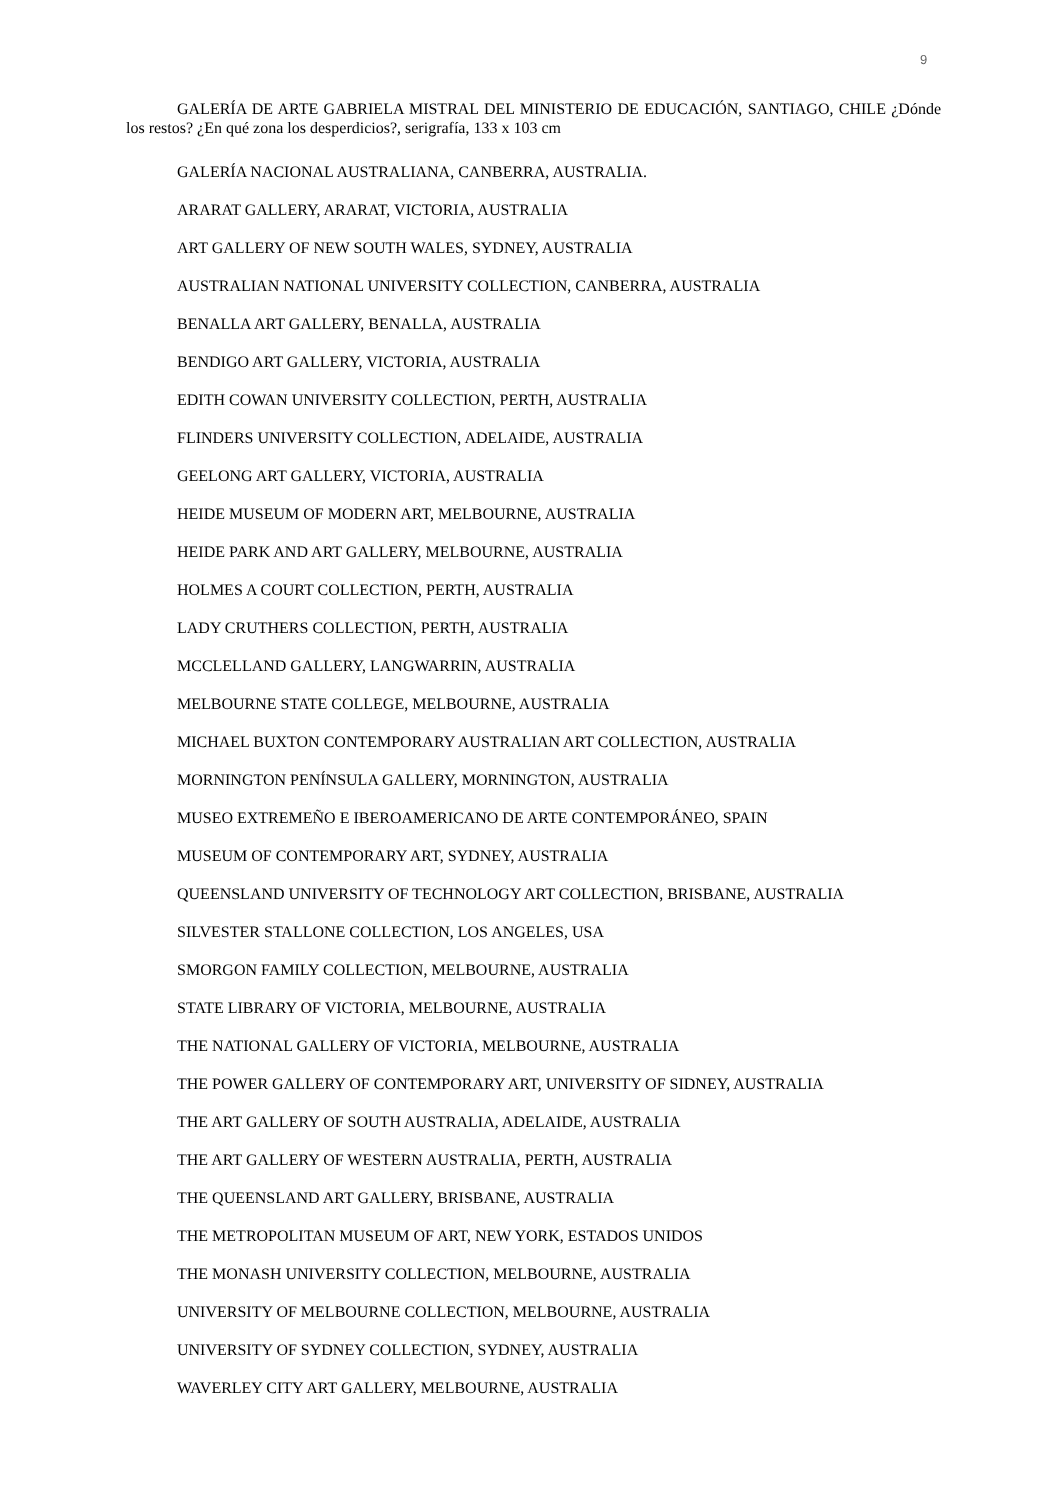9
GALERÍA DE ARTE GABRIELA MISTRAL DEL MINISTERIO DE EDUCACIÓN, SANTIAGO, CHILE ¿Dónde los restos? ¿En qué zona los desperdicios?, serigrafía, 133 x 103 cm
GALERÍA NACIONAL AUSTRALIANA, CANBERRA, AUSTRALIA.
ARARAT GALLERY, ARARAT, VICTORIA, AUSTRALIA
ART GALLERY OF NEW SOUTH WALES, SYDNEY, AUSTRALIA
AUSTRALIAN NATIONAL UNIVERSITY COLLECTION, CANBERRA, AUSTRALIA
BENALLA ART GALLERY, BENALLA, AUSTRALIA
BENDIGO ART GALLERY, VICTORIA, AUSTRALIA
EDITH COWAN UNIVERSITY COLLECTION, PERTH, AUSTRALIA
FLINDERS UNIVERSITY COLLECTION, ADELAIDE, AUSTRALIA
GEELONG ART GALLERY, VICTORIA, AUSTRALIA
HEIDE MUSEUM OF MODERN ART, MELBOURNE, AUSTRALIA
HEIDE PARK AND ART GALLERY, MELBOURNE, AUSTRALIA
HOLMES A COURT COLLECTION, PERTH, AUSTRALIA
LADY CRUTHERS COLLECTION, PERTH, AUSTRALIA
MCCLELLAND GALLERY, LANGWARRIN, AUSTRALIA
MELBOURNE STATE COLLEGE, MELBOURNE, AUSTRALIA
MICHAEL BUXTON CONTEMPORARY AUSTRALIAN ART COLLECTION, AUSTRALIA
MORNINGTON PENÍNSULA GALLERY, MORNINGTON, AUSTRALIA
MUSEO EXTREMEÑO E IBEROAMERICANO DE ARTE CONTEMPORÁNEO, SPAIN
MUSEUM OF CONTEMPORARY ART, SYDNEY, AUSTRALIA
QUEENSLAND UNIVERSITY OF TECHNOLOGY ART COLLECTION, BRISBANE, AUSTRALIA
SILVESTER STALLONE COLLECTION, LOS ANGELES, USA
SMORGON FAMILY COLLECTION, MELBOURNE, AUSTRALIA
STATE LIBRARY OF VICTORIA, MELBOURNE, AUSTRALIA
THE NATIONAL GALLERY OF VICTORIA, MELBOURNE, AUSTRALIA
THE POWER GALLERY OF CONTEMPORARY ART, UNIVERSITY OF SIDNEY, AUSTRALIA
THE ART GALLERY OF SOUTH AUSTRALIA, ADELAIDE, AUSTRALIA
THE ART GALLERY OF WESTERN AUSTRALIA, PERTH, AUSTRALIA
THE QUEENSLAND ART GALLERY, BRISBANE, AUSTRALIA
THE METROPOLITAN MUSEUM OF ART, NEW YORK, ESTADOS UNIDOS
THE MONASH UNIVERSITY COLLECTION, MELBOURNE, AUSTRALIA
UNIVERSITY OF MELBOURNE COLLECTION, MELBOURNE, AUSTRALIA
UNIVERSITY OF SYDNEY COLLECTION, SYDNEY, AUSTRALIA
WAVERLEY CITY ART GALLERY, MELBOURNE, AUSTRALIA